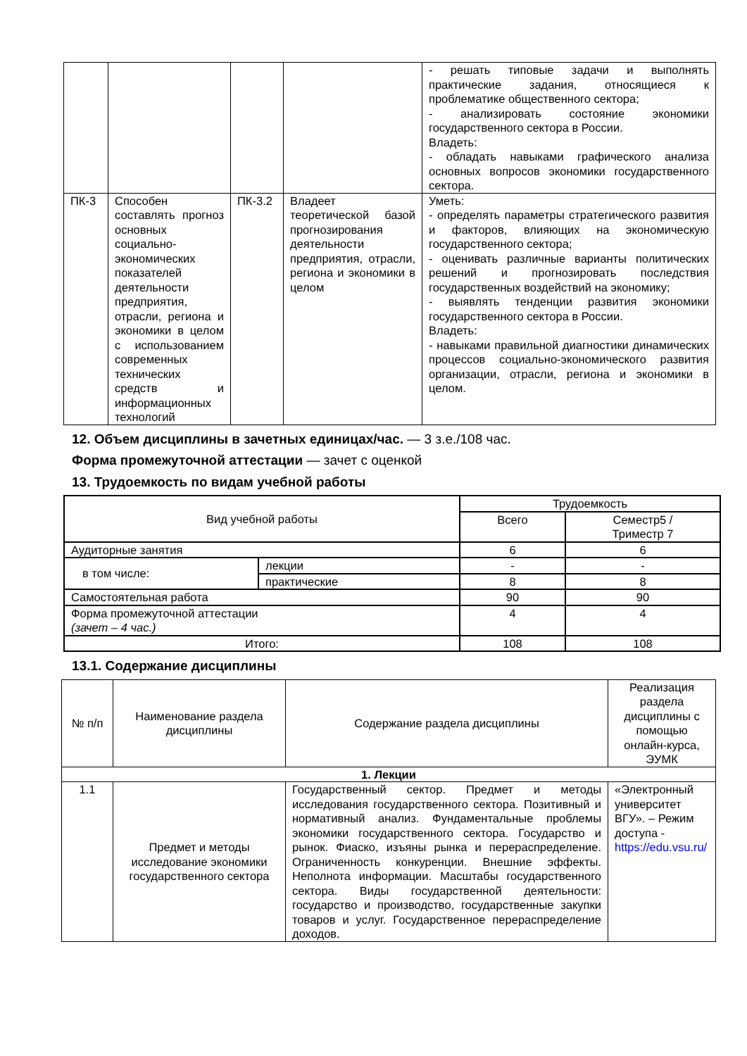| | | | | - решать типовые задачи и выполнять практические задания, относящиеся к проблематике общественного сектора; - анализировать состояние экономики государственного сектора в России. Владеть: - обладать навыками графического анализа основных вопросов экономики государственного сектора. |
| ПК-3 | Способен составлять прогноз основных социально-экономических показателей деятельности предприятия, отрасли, региона и экономики в целом с использованием современных технических средств и информационных технологий | ПК-3.2 | Владеет теоретической базой прогнозирования деятельности предприятия, отрасли, региона и экономики в целом | Уметь: - определять параметры стратегического развития и факторов, влияющих на экономическую государственного сектора; - оценивать различные варианты политических решений и прогнозировать последствия государственных воздействий на экономику; - выявлять тенденции развития экономики государственного сектора в России. Владеть: - навыками правильной диагностики динамических процессов социально-экономического развития организации, отрасли, региона и экономики в целом. |
12. Объем дисциплины в зачетных единицах/час. — 3 з.е./108 час.
Форма промежуточной аттестации — зачет с оценкой
13. Трудоемкость по видам учебной работы
| Вид учебной работы | | Трудоемкость | |
| | | Всего | Семестр5 / Триместр 7 |
| Аудиторные занятия | | 6 | 6 |
| в том числе: | лекции | - | - |
| | практические | 8 | 8 |
| Самостоятельная работа | | 90 | 90 |
| Форма промежуточной аттестации (зачет – 4 час.) | | 4 | 4 |
| Итого: | | 108 | 108 |
13.1. Содержание дисциплины
| № п/п | Наименование раздела дисциплины | Содержание раздела дисциплины | Реализация раздела дисциплины с помощью онлайн-курса, ЭУМК |
| 1. Лекции | | | |
| 1.1 | Предмет и методы исследование экономики государственного сектора | Государственный сектор. Предмет и методы исследования государственного сектора. Позитивный и нормативный анализ. Фундаментальные проблемы экономики государственного сектора. Государство и рынок. Фиаско, изъяны рынка и перераспределение. Ограниченность конкуренции. Внешние эффекты. Неполнота информации. Масштабы государственного сектора. Виды государственной деятельности: государство и производство, государственные закупки товаров и услуг. Государственное перераспределение доходов. | «Электронный университет ВГУ». – Режим доступа - https://edu.vsu.ru/ |